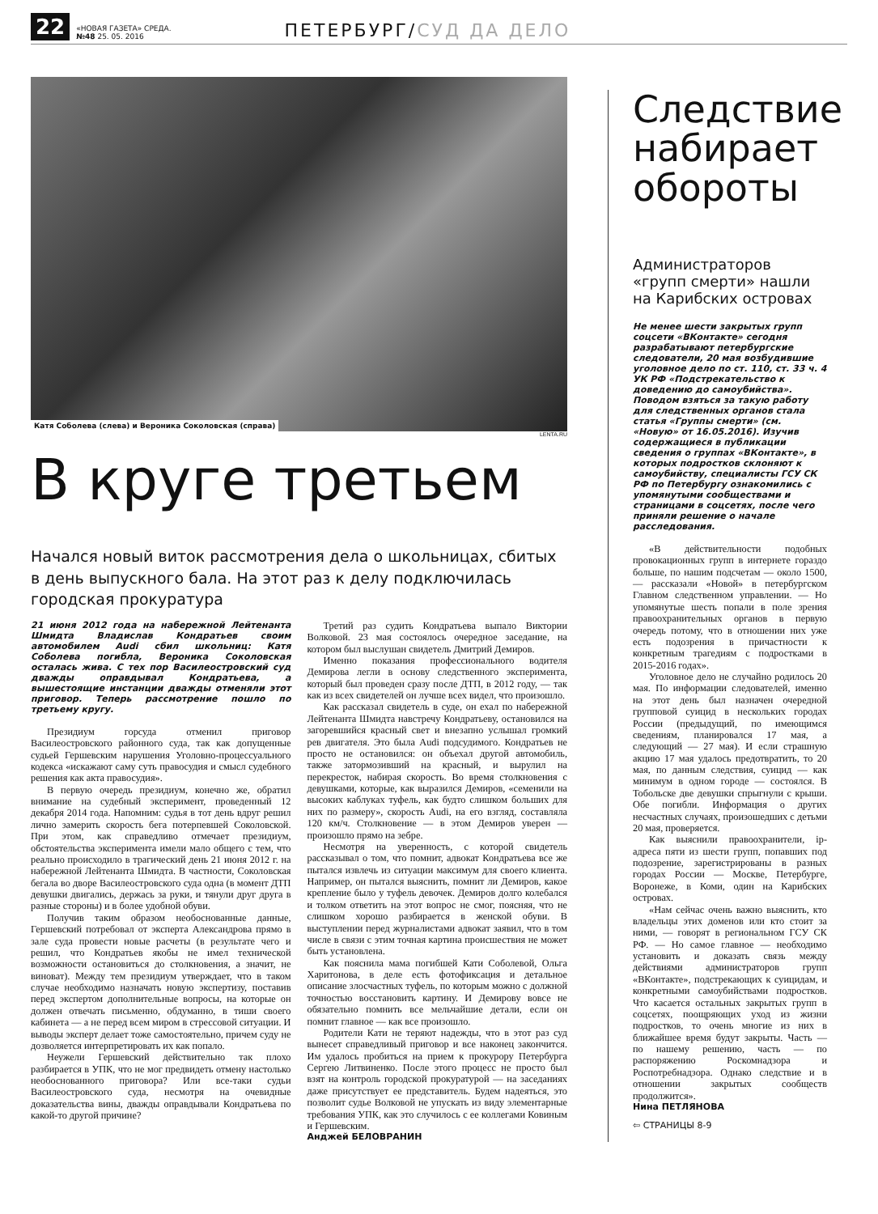22
«НОВАЯ ГАЗЕТА» СРЕДА.
№48 25. 05. 2016
ПЕТЕРБУРГ/СУД ДА ДЕЛО
Катя Соболева (слева) и Вероника Соколовская (справа)
LENTA.RU
В круге третьем
Начался новый виток рассмотрения дела о школьницах, сбитых в день выпускного бала. На этот раз к делу подключилась городская прокуратура
21 июня 2012 года на набережной Лейтенанта Шмидта Владислав Кондратьев своим автомобилем Audi сбил школьниц: Катя Соболева погибла, Вероника Соколовская осталась жива. С тех пор Василеостровский суд дважды оправдывал Кондратьева, а вышестоящие инстанции дважды отменяли этот приговор. Теперь рассмотрение пошло по третьему кругу.
Президиум горсуда отменил приговор Василеостровского районного суда, так как допущенные судьей Гершевским нарушения Уголовно-процессуального кодекса «искажают саму суть правосудия и смысл судебного решения как акта правосудия».
В первую очередь президиум, конечно же, обратил внимание на судебный эксперимент, проведенный 12 декабря 2014 года. Напомним: судья в тот день вдруг решил лично замерить скорость бега потерпевшей Соколовской. При этом, как справедливо отмечает президиум, обстоятельства эксперимента имели мало общего с тем, что реально происходило в трагический день 21 июня 2012 г. на набережной Лейтенанта Шмидта. В частности, Соколовская бегала во дворе Василеостровского суда одна (в момент ДТП девушки двигались, держась за руки, и тянули друг друга в разные стороны) и в более удобной обуви.
Получив таким образом необоснованные данные, Гершевский потребовал от эксперта Александрова прямо в зале суда провести новые расчеты (в результате чего и решил, что Кондратьев якобы не имел технической возможности остановиться до столкновения, а значит, не виноват). Между тем президиум утверждает, что в таком случае необходимо назначать новую экспертизу, поставив перед экспертом дополнительные вопросы, на которые он должен отвечать письменно, обдуманно, в тиши своего кабинета — а не перед всем миром в стрессовой ситуации. И выводы эксперт делает тоже самостоятельно, причем суду не дозволяется интерпретировать их как попало.
Неужели Гершевский действительно так плохо разбирается в УПК, что не мог предвидеть отмену настолько необоснованного приговора? Или все-таки судьи Василеостровского суда, несмотря на очевидные доказательства вины, дважды оправдывали Кондратьева по какой-то другой причине?
Третий раз судить Кондратьева выпало Виктории Волковой. 23 мая состоялось очередное заседание, на котором был выслушан свидетель Дмитрий Демиров.
Именно показания профессионального водителя Демирова легли в основу следственного эксперимента, который был проведен сразу после ДТП, в 2012 году, — так как из всех свидетелей он лучше всех видел, что произошло.
Как рассказал свидетель в суде, он ехал по набережной Лейтенанта Шмидта навстречу Кондратьеву, остановился на загоревшийся красный свет и внезапно услышал громкий рев двигателя. Это была Audi подсудимого. Кондратьев не просто не остановился: он объехал другой автомобиль, также затормозивший на красный, и вырулил на перекресток, набирая скорость. Во время столкновения с девушками, которые, как выразился Демиров, «семенили на высоких каблуках туфель, как будто слишком больших для них по размеру», скорость Audi, на его взгляд, составляла 120 км/ч. Столкновение — в этом Демиров уверен — произошло прямо на зебре.
Несмотря на уверенность, с которой свидетель рассказывал о том, что помнит, адвокат Кондратьева все же пытался извлечь из ситуации максимум для своего клиента. Например, он пытался выяснить, помнит ли Демиров, какое крепление было у туфель девочек. Демиров долго колебался и толком ответить на этот вопрос не смог, поясняя, что не слишком хорошо разбирается в женской обуви. В выступлении перед журналистами адвокат заявил, что в том числе в связи с этим точная картина происшествия не может быть установлена.
Как пояснила мама погибшей Кати Соболевой, Ольга Харитонова, в деле есть фотофиксация и детальное описание злосчастных туфель, по которым можно с должной точностью восстановить картину. И Демирову вовсе не обязательно помнить все мельчайшие детали, если он помнит главное — как все произошло.
Родители Кати не теряют надежды, что в этот раз суд вынесет справедливый приговор и все наконец закончится. Им удалось пробиться на прием к прокурору Петербурга Сергею Литвиненко. После этого процесс не просто был взят на контроль городской прокуратурой — на заседаниях даже присутствует ее представитель. Будем надеяться, это позволит судье Волковой не упускать из виду элементарные требования УПК, как это случилось с ее коллегами Ковиным и Гершевским.
Анджей БЕЛОВРАНИН
Следствие набирает обороты
Администраторов «групп смерти» нашли на Карибских островах
Не менее шести закрытых групп соцсети «ВКонтакте» сегодня разрабатывают петербургские следователи, 20 мая возбудившие уголовное дело по ст. 110, ст. 33 ч. 4 УК РФ «Подстрекательство к доведению до самоубийства». Поводом взяться за такую работу для следственных органов стала статья «Группы смерти» (см. «Новую» от 16.05.2016). Изучив содержащиеся в публикации сведения о группах «ВКонтакте», в которых подростков склоняют к самоубийству, специалисты ГСУ СК РФ по Петербургу ознакомились с упомянутыми сообществами и страницами в соцсетях, после чего приняли решение о начале расследования.
«В действительности подобных провокационных групп в интернете гораздо больше, по нашим подсчетам — около 1500, — рассказали «Новой» в петербургском Главном следственном управлении. — Но упомянутые шесть попали в поле зрения правоохранительных органов в первую очередь потому, что в отношении них уже есть подозрения в причастности к конкретным трагедиям с подростками в 2015-2016 годах».
Уголовное дело не случайно родилось 20 мая. По информации следователей, именно на этот день был назначен очередной групповой суицид в нескольких городах России (предыдущий, по имеющимся сведениям, планировался 17 мая, а следующий — 27 мая). И если страшную акцию 17 мая удалось предотвратить, то 20 мая, по данным следствия, суицид — как минимум в одном городе — состоялся. В Тобольске две девушки спрыгнули с крыши. Обе погибли. Информация о других несчастных случаях, произошедших с детьми 20 мая, проверяется.
Как выяснили правоохранители, ip-адреса пяти из шести групп, попавших под подозрение, зарегистрированы в разных городах России — Москве, Петербурге, Воронеже, в Коми, один на Карибских островах.
«Нам сейчас очень важно выяснить, кто владельцы этих доменов или кто стоит за ними, — говорят в региональном ГСУ СК РФ. — Но самое главное — необходимо установить и доказать связь между действиями администраторов групп «ВКонтакте», подстрекающих к суицидам, и конкретными самоубийствами подростков. Что касается остальных закрытых групп в соцсетях, поощряющих уход из жизни подростков, то очень многие из них в ближайшее время будут закрыты. Часть — по нашему решению, часть — по распоряжению Роскомнадзора и Роспотребнадзора. Однако следствие и в отношении закрытых сообществ продолжится».
Нина ПЕТЛЯНОВА
⇦ СТРАНИЦЫ 8-9